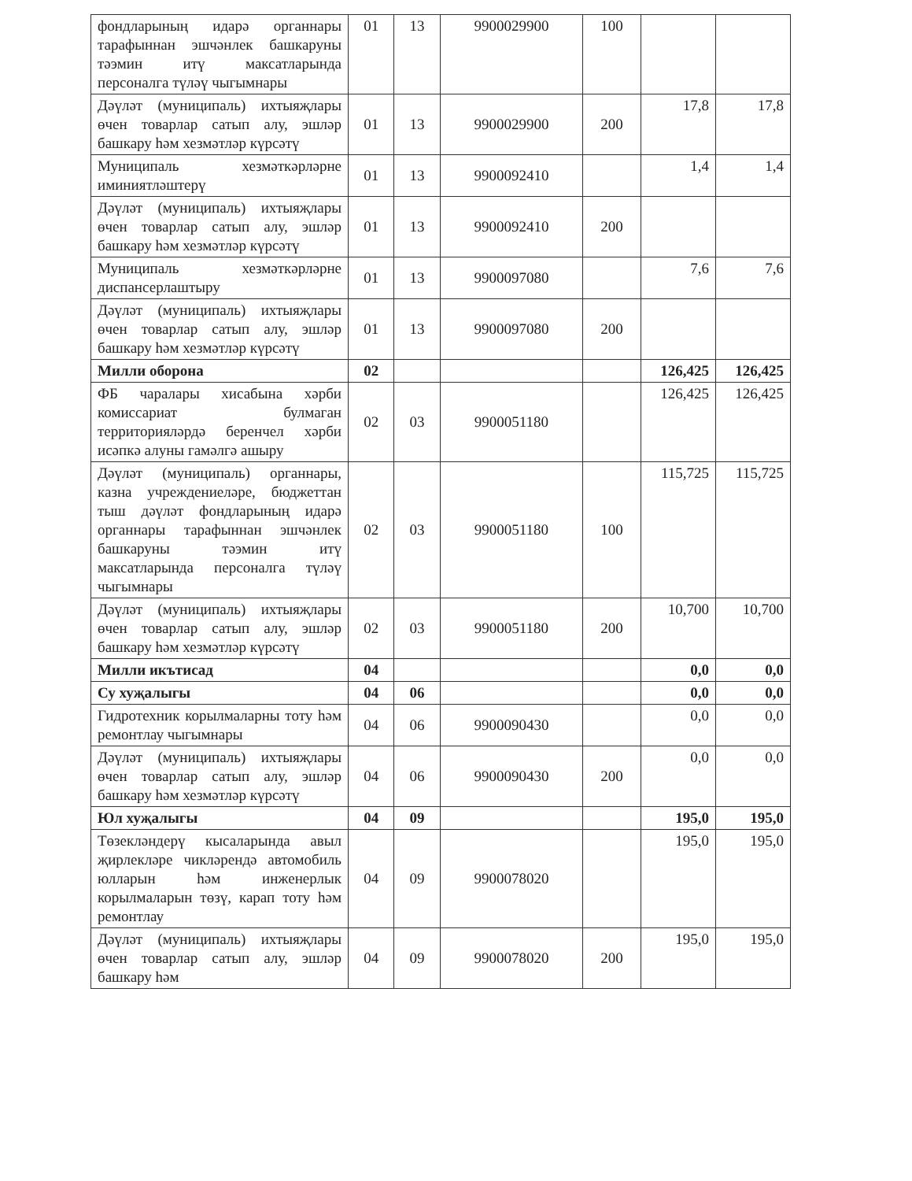| фондларының идарә органнары тарафыннан эшчәнлек башкаруны тәэмин итү максатларында персоналга түләү чыгымнары | 01 | 13 | 9900029900 | 100 | | |
| Дәүләт (муниципаль) ихтыяҗлары өчен товарлар сатып алу, эшләр башкару һәм хезмәтләр күрсәтү | 01 | 13 | 9900029900 | 200 | 17,8 | 17,8 |
| Муниципаль хезмәткәрләрне иминиятләштерү | 01 | 13 | 9900092410 | | 1,4 | 1,4 |
| Дәүләт (муниципаль) ихтыяҗлары өчен товарлар сатып алу, эшләр башкару һәм хезмәтләр күрсәтү | 01 | 13 | 9900092410 | 200 | | |
| Муниципаль хезмәткәрләрне диспансерлаштыру | 01 | 13 | 9900097080 | | 7,6 | 7,6 |
| Дәүләт (муниципаль) ихтыяҗлары өчен товарлар сатып алу, эшләр башкару һәм хезмәтләр күрсәтү | 01 | 13 | 9900097080 | 200 | | |
| Милли оборона | 02 | | | | 126,425 | 126,425 |
| ФБ чаралары хисабына хәрби комиссариат булмаган территорияләрдә беренчел хәрби исәпкә алуны гамәлгә ашыру | 02 | 03 | 9900051180 | | 126,425 | 126,425 |
| Дәүләт (муниципаль) органнары, казна учреждениеләре, бюджеттан тыш дәүләт фондларының идарә органнары тарафыннан эшчәнлек башкаруны тәэмин итү максатларында персоналга түләү чыгымнары | 02 | 03 | 9900051180 | 100 | 115,725 | 115,725 |
| Дәүләт (муниципаль) ихтыяҗлары өчен товарлар сатып алу, эшләр башкару һәм хезмәтләр күрсәтү | 02 | 03 | 9900051180 | 200 | 10,700 | 10,700 |
| Милли икътисад | 04 | | | | 0,0 | 0,0 |
| Су хуҗалыгы | 04 | 06 | | | 0,0 | 0,0 |
| Гидротехник корылмаларны тоту һәм ремонтлау чыгымнары | 04 | 06 | 9900090430 | | 0,0 | 0,0 |
| Дәүләт (муниципаль) ихтыяҗлары өчен товарлар сатып алу, эшләр башкару һәм хезмәтләр күрсәтү | 04 | 06 | 9900090430 | 200 | 0,0 | 0,0 |
| Юл хуҗалыгы | 04 | 09 | | | 195,0 | 195,0 |
| Төзекләндерү кысаларында авыл җирлекләре чикләрендә автомобиль юлларын һәм инженерлык корылмаларын төзү, карап тоту һәм ремонтлау | 04 | 09 | 9900078020 | | 195,0 | 195,0 |
| Дәүләт (муниципаль) ихтыяҗлары өчен товарлар сатып алу, эшләр башкару һәм | 04 | 09 | 9900078020 | 200 | 195,0 | 195,0 |